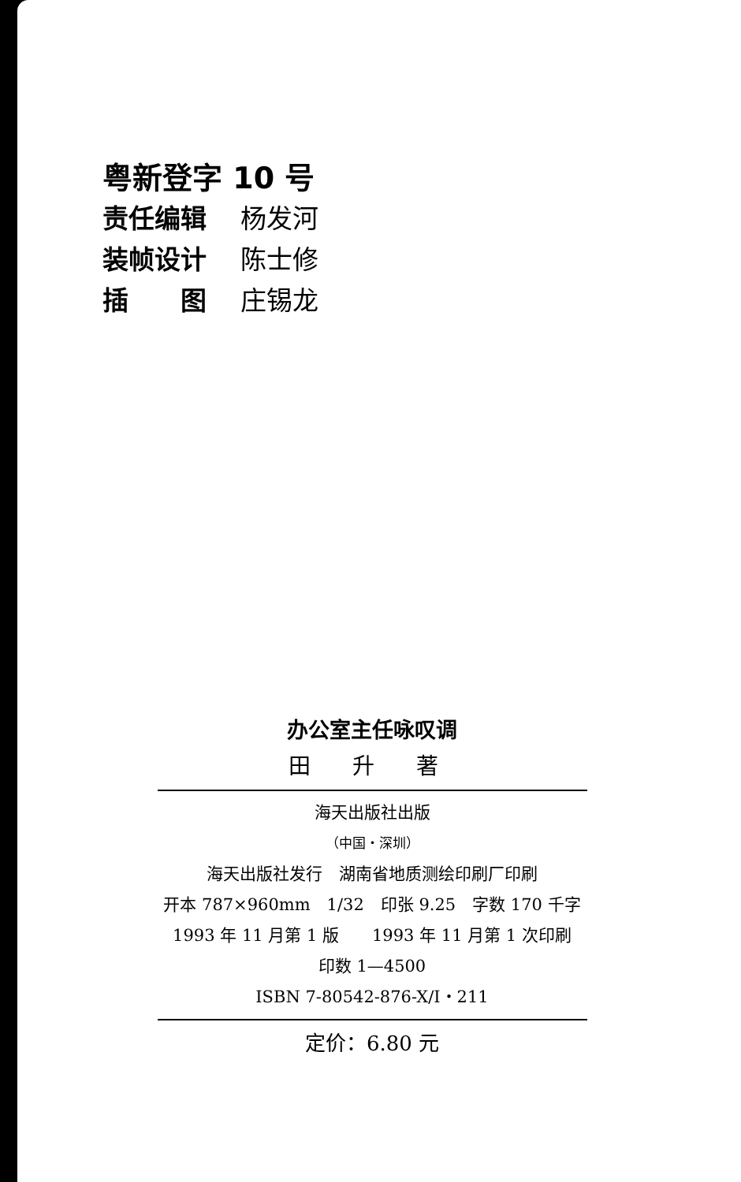粤新登字 10 号
责任编辑 杨发河
装帧设计 陈士修
插　　图 庄锡龙
办公室主任咏叹调
田 升 著
海天出版社出版
（中国・深圳）
海天出版社发行　湖南省地质测绘印刷厂印刷
开本 787×960mm　1/32　印张 9.25　字数 170 千字
1993 年 11 月第 1 版　　1993 年 11 月第 1 次印刷
印数 1—4500
ISBN 7-80542-876-X/I・211
定价：6.80 元